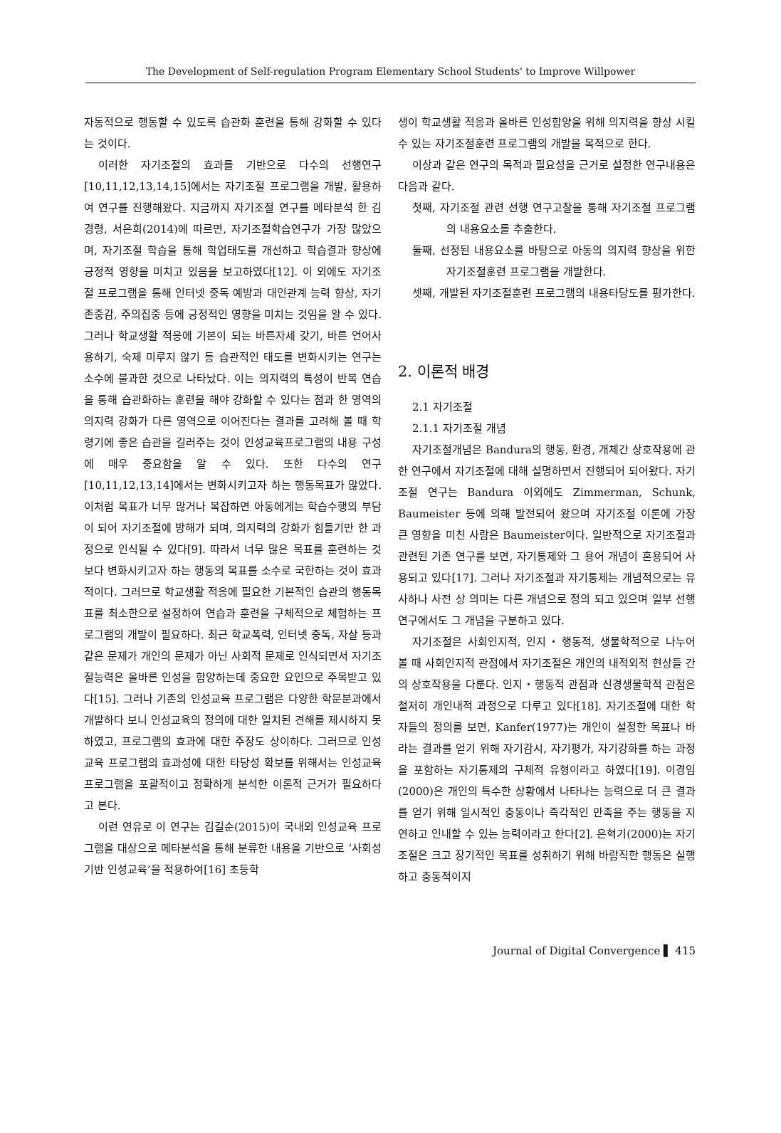The Development of Self-regulation Program Elementary School Students' to Improve Willpower
자동적으로 행동할 수 있도록 습관화 훈련을 통해 강화할 수 있다는 것이다.
이러한 자기조절의 효과를 기반으로 다수의 선행연구[10,11,12,13,14,15]에서는 자기조절 프로그램을 개발, 활용하여 연구를 진행해왔다. 지금까지 자기조절 연구를 메타분석 한 김경령, 서은희(2014)에 따르면, 자기조절학습연구가 가장 많았으며, 자기조절 학습을 통해 학업태도를 개선하고 학습결과 향상에 긍정적 영향을 미치고 있음을 보고하였다[12]. 이 외에도 자기조절 프로그램을 통해 인터넷 중독 예방과 대인관계 능력 향상, 자기존중감, 주의집중 등에 긍정적인 영향을 미치는 것임을 알 수 있다. 그러나 학교생활 적응에 기본이 되는 바른자세 갖기, 바른 언어사용하기, 숙제 미루지 않기 등 습관적인 태도를 변화시키는 연구는 소수에 불과한 것으로 나타났다. 이는 의지력의 특성이 반복 연습을 통해 습관화하는 훈련을 해야 강화할 수 있다는 점과 한 영역의 의지력 강화가 다른 영역으로 이어진다는 결과를 고려해 볼 때 학령기에 좋은 습관을 길러주는 것이 인성교육프로그램의 내용 구성에 매우 중요함을 알 수 있다. 또한 다수의 연구[10,11,12,13,14]에서는 변화시키고자 하는 행동목표가 많았다. 이처럼 목표가 너무 많거나 복잡하면 아동에게는 학습수행의 부담이 되어 자기조절에 방해가 되며, 의지력의 강화가 힘들기만 한 과정으로 인식될 수 있다[9]. 따라서 너무 많은 목표를 훈련하는 것보다 변화시키고자 하는 행동의 목표를 소수로 국한하는 것이 효과적이다. 그러므로 학교생활 적응에 필요한 기본적인 습관의 행동목표를 최소한으로 설정하여 연습과 훈련을 구체적으로 체험하는 프로그램의 개발이 필요하다. 최근 학교폭력, 인터넷 중독, 자살 등과 같은 문제가 개인의 문제가 아닌 사회적 문제로 인식되면서 자기조절능력은 올바른 인성을 함양하는데 중요한 요인으로 주목받고 있다[15]. 그러나 기존의 인성교육 프로그램은 다양한 학문분과에서 개발하다 보니 인성교육의 정의에 대한 일치된 견해를 제시하지 못하였고, 프로그램의 효과에 대한 주장도 상이하다. 그러므로 인성교육 프로그램의 효과성에 대한 타당성 확보를 위해서는 인성교육프로그램을 포괄적이고 정확하게 분석한 이론적 근거가 필요하다고 본다.
이런 연유로 이 연구는 김길순(2015)이 국내외 인성교육 프로그램을 대상으로 메타분석을 통해 분류한 내용을 기반으로 ‘사회성기반 인성교육’을 적용하여[16] 초등학
생이 학교생활 적응과 올바른 인성함양을 위해 의지력을 향상 시킬 수 있는 자기조절훈련 프로그램의 개발을 목적으로 한다.
이상과 같은 연구의 목적과 필요성을 근거로 설정한 연구내용은 다음과 같다.
첫째, 자기조절 관련 선행 연구고찰을 통해 자기조절 프로그램의 내용요소를 추출한다.
둘째, 선정된 내용요소를 바탕으로 아동의 의지력 향상을 위한 자기조절훈련 프로그램을 개발한다.
셋째, 개발된 자기조절훈련 프로그램의 내용타당도를 평가한다.
2. 이론적 배경
2.1 자기조절
2.1.1 자기조절 개념
자기조절개념은 Bandura의 행동, 환경, 개체간 상호작용에 관한 연구에서 자기조절에 대해 설명하면서 진행되어 되어왔다. 자기조절 연구는 Bandura 이외에도 Zimmerman, Schunk, Baumeister 등에 의해 발전되어 왔으며 자기조절 이론에 가장 큰 영향을 미친 사람은 Baumeister이다. 일반적으로 자기조절과 관련된 기존 연구를 보면, 자기통제와 그 용어 개념이 혼용되어 사용되고 있다[17]. 그러나 자기조절과 자기통제는 개념적으로는 유사하나 사전 상 의미는 다른 개념으로 정의 되고 있으며 일부 선행연구에서도 그 개념을 구분하고 있다.
자기조절은 사회인지적, 인지・행동적, 생물학적으로 나누어 볼 때 사회인지적 관점에서 자기조절은 개인의 내적외적 현상들 간의 상호작용을 다룬다. 인지・행동적 관점과 신경생물학적 관점은 철저히 개인내적 과정으로 다루고 있다[18]. 자기조절에 대한 학자들의 정의를 보면, Kanfer(1977)는 개인이 설정한 목표나 바라는 결과를 얻기 위해 자기감시, 자기평가, 자기강화를 하는 과정을 포함하는 자기통제의 구체적 유형이라고 하였다[19]. 이경임(2000)은 개인의 특수한 상황에서 나타나는 능력으로 더 큰 결과를 얻기 위해 일시적인 충동이나 즉각적인 만족을 주는 행동을 지연하고 인내할 수 있는 능력이라고 한다[2]. 은혁기(2000)는 자기조절은 크고 장기적인 목표를 성취하기 위해 바람직한 행동은 실행하고 충동적이지
Journal of Digital Convergence ▌ 415